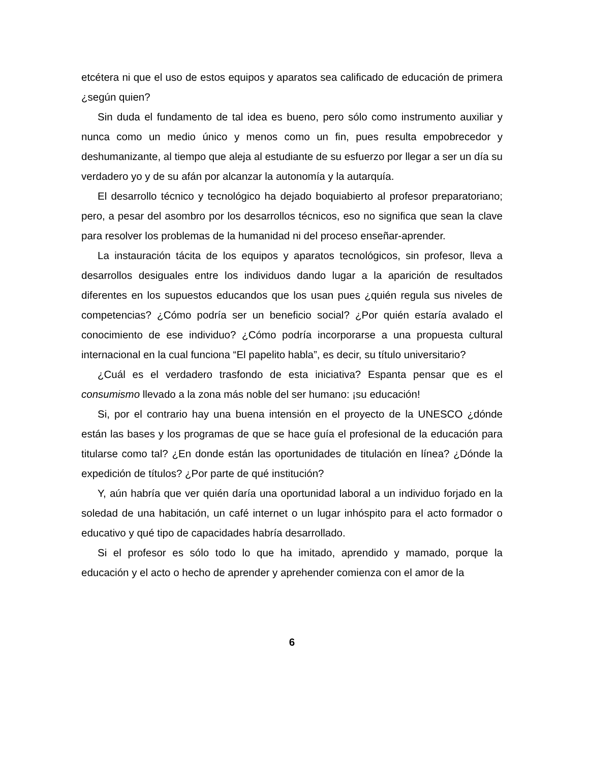etcétera ni que el uso de estos equipos y aparatos sea calificado de educación de primera ¿según quien?
Sin duda el fundamento de tal idea es bueno, pero sólo como instrumento auxiliar y nunca como un medio único y menos como un fin, pues resulta empobrecedor y deshumanizante, al tiempo que aleja al estudiante de su esfuerzo por llegar a ser un día su verdadero yo y de su afán por alcanzar la autonomía y la autarquía.
El desarrollo técnico y tecnológico ha dejado boquiabierto al profesor preparatoriano; pero, a pesar del asombro por los desarrollos técnicos, eso no significa que sean la clave para resolver los problemas de la humanidad ni del proceso enseñar-aprender.
La instauración tácita de los equipos y aparatos tecnológicos, sin profesor, lleva a desarrollos desiguales entre los individuos dando lugar a la aparición de resultados diferentes en los supuestos educandos que los usan pues ¿quién regula sus niveles de competencias? ¿Cómo podría ser un beneficio social? ¿Por quién estaría avalado el conocimiento de ese individuo? ¿Cómo podría incorporarse a una propuesta cultural internacional en la cual funciona “El papelito habla”, es decir, su título universitario?
¿Cuál es el verdadero trasfondo de esta iniciativa? Espanta pensar que es el consumismo llevado a la zona más noble del ser humano: ¡su educación!
Si, por el contrario hay una buena intensión en el proyecto de la UNESCO ¿dónde están las bases y los programas de que se hace guía el profesional de la educación para titularse como tal? ¿En donde están las oportunidades de titulación en línea? ¿Dónde la expedición de títulos? ¿Por parte de qué institución?
Y, aún habría que ver quién daría una oportunidad laboral a un individuo forjado en la soledad de una habitación, un café internet o un lugar inhóspito para el acto formador o educativo y qué tipo de capacidades habría desarrollado.
Si el profesor es sólo todo lo que ha imitado, aprendido y mamado, porque la educación y el acto o hecho de aprender y aprehender comienza con el amor de la
6